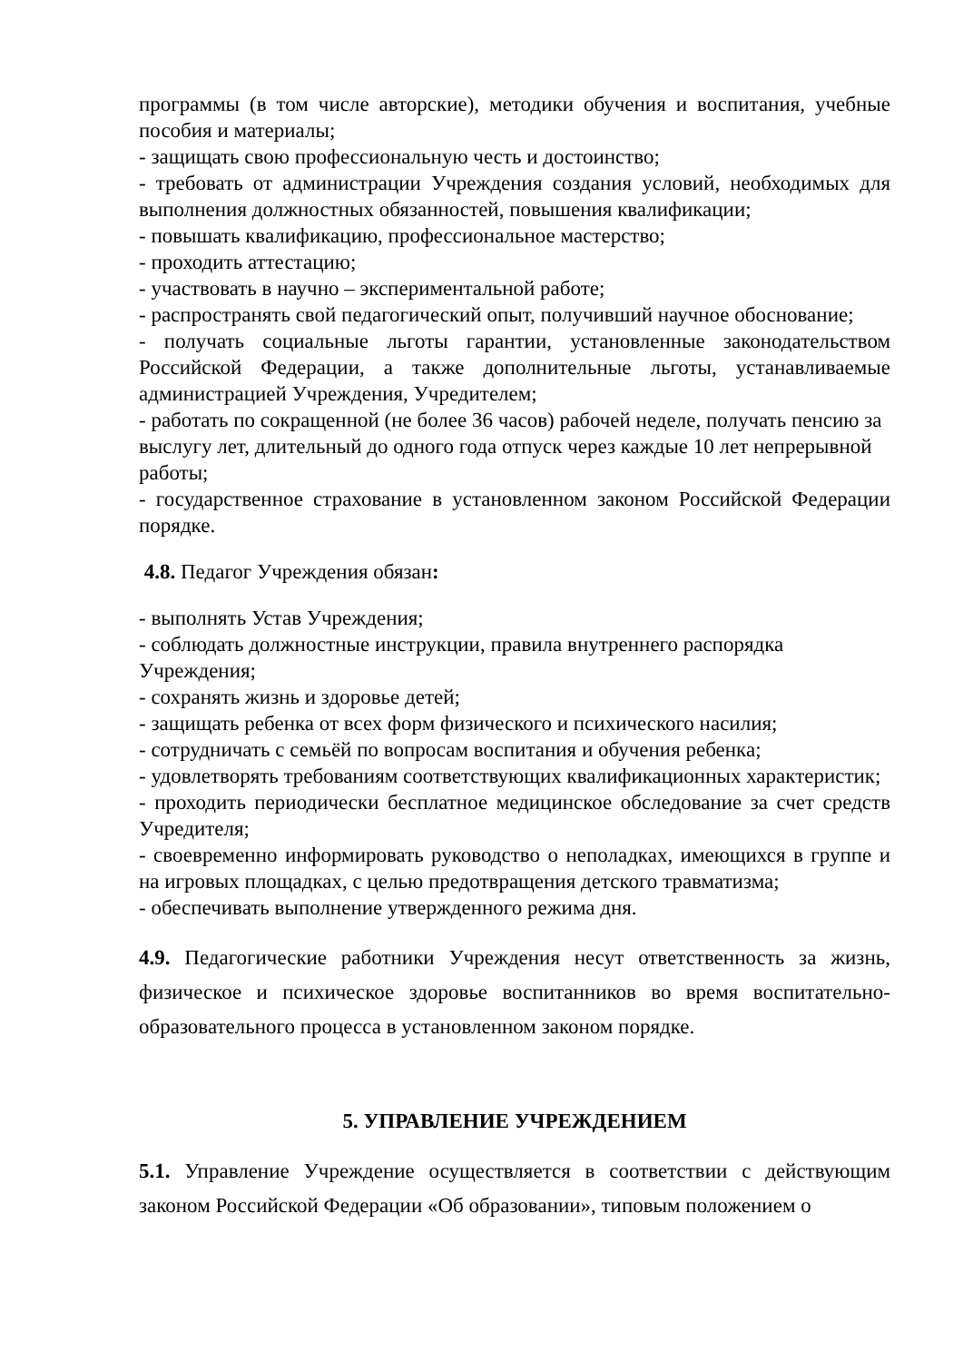программы (в том числе авторские), методики обучения и воспитания, учебные пособия и материалы;
- защищать свою профессиональную честь и достоинство;
- требовать от администрации Учреждения создания условий, необходимых для выполнения должностных обязанностей, повышения квалификации;
- повышать квалификацию, профессиональное мастерство;
- проходить аттестацию;
- участвовать в научно – экспериментальной работе;
- распространять свой педагогический опыт, получивший научное обоснование;
- получать социальные льготы гарантии, установленные законодательством Российской Федерации, а также дополнительные льготы, устанавливаемые администрацией Учреждения, Учредителем;
- работать по сокращенной (не более 36 часов) рабочей неделе, получать пенсию за выслугу лет, длительный до одного года отпуск через каждые 10 лет непрерывной работы;
- государственное страхование в установленном законом Российской Федерации порядке.
4.8. Педагог Учреждения обязан:
- выполнять Устав Учреждения;
- соблюдать должностные инструкции, правила внутреннего распорядка Учреждения;
- сохранять жизнь и здоровье детей;
- защищать ребенка от всех форм физического и психического насилия;
- сотрудничать с семьёй по вопросам воспитания и обучения ребенка;
- удовлетворять требованиям соответствующих квалификационных характеристик;
- проходить периодически бесплатное медицинское обследование за счет средств Учредителя;
- своевременно информировать руководство о неполадках, имеющихся в группе и на игровых площадках, с целью предотвращения детского травматизма;
- обеспечивать выполнение утвержденного режима дня.
4.9. Педагогические работники Учреждения несут ответственность за жизнь, физическое и психическое здоровье воспитанников во время воспитательно-образовательного процесса в установленном законом порядке.
5. УПРАВЛЕНИЕ УЧРЕЖДЕНИЕМ
5.1. Управление Учреждение осуществляется в соответствии с действующим законом Российской Федерации «Об образовании», типовым положением о